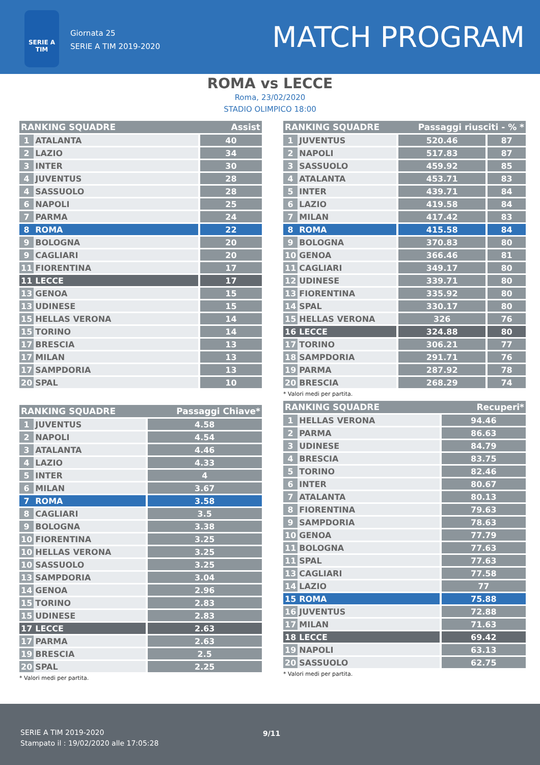SERIE A
TIM
Giornata 25
SERIE A TIM 2019-2020
MATCH PROGRAM
ROMA vs LECCE
Roma, 23/02/2020
STADIO OLIMPICO 18:00
| RANKING SQUADRE | | Assist |
| --- | --- | --- |
| 1 | ATALANTA | 40 |
| 2 | LAZIO | 34 |
| 3 | INTER | 30 |
| 4 | JUVENTUS | 28 |
| 4 | SASSUOLO | 28 |
| 6 | NAPOLI | 25 |
| 7 | PARMA | 24 |
| 8 | ROMA | 22 |
| 9 | BOLOGNA | 20 |
| 9 | CAGLIARI | 20 |
| 11 | FIORENTINA | 17 |
| 11 | LECCE | 17 |
| 13 | GENOA | 15 |
| 13 | UDINESE | 15 |
| 15 | HELLAS VERONA | 14 |
| 15 | TORINO | 14 |
| 17 | BRESCIA | 13 |
| 17 | MILAN | 13 |
| 17 | SAMPDORIA | 13 |
| 20 | SPAL | 10 |
| RANKING SQUADRE | | Passaggi riusciti - % * | |
| --- | --- | --- | --- |
| 1 | JUVENTUS | 520.46 | 87 |
| 2 | NAPOLI | 517.83 | 87 |
| 3 | SASSUOLO | 459.92 | 85 |
| 4 | ATALANTA | 453.71 | 83 |
| 5 | INTER | 439.71 | 84 |
| 6 | LAZIO | 419.58 | 84 |
| 7 | MILAN | 417.42 | 83 |
| 8 | ROMA | 415.58 | 84 |
| 9 | BOLOGNA | 370.83 | 80 |
| 10 | GENOA | 366.46 | 81 |
| 11 | CAGLIARI | 349.17 | 80 |
| 12 | UDINESE | 339.71 | 80 |
| 13 | FIORENTINA | 335.92 | 80 |
| 14 | SPAL | 330.17 | 80 |
| 15 | HELLAS VERONA | 326 | 76 |
| 16 | LECCE | 324.88 | 80 |
| 17 | TORINO | 306.21 | 77 |
| 18 | SAMPDORIA | 291.71 | 76 |
| 19 | PARMA | 287.92 | 78 |
| 20 | BRESCIA | 268.29 | 74 |
* Valori medi per partita.
| RANKING SQUADRE | | Passaggi Chiave* |
| --- | --- | --- |
| 1 | JUVENTUS | 4.58 |
| 2 | NAPOLI | 4.54 |
| 3 | ATALANTA | 4.46 |
| 4 | LAZIO | 4.33 |
| 5 | INTER | 4 |
| 6 | MILAN | 3.67 |
| 7 | ROMA | 3.58 |
| 8 | CAGLIARI | 3.5 |
| 9 | BOLOGNA | 3.38 |
| 10 | FIORENTINA | 3.25 |
| 10 | HELLAS VERONA | 3.25 |
| 10 | SASSUOLO | 3.25 |
| 13 | SAMPDORIA | 3.04 |
| 14 | GENOA | 2.96 |
| 15 | TORINO | 2.83 |
| 15 | UDINESE | 2.83 |
| 17 | LECCE | 2.63 |
| 17 | PARMA | 2.63 |
| 19 | BRESCIA | 2.5 |
| 20 | SPAL | 2.25 |
* Valori medi per partita.
| RANKING SQUADRE | | Recuperi* |
| --- | --- | --- |
| 1 | HELLAS VERONA | 94.46 |
| 2 | PARMA | 86.63 |
| 3 | UDINESE | 84.79 |
| 4 | BRESCIA | 83.75 |
| 5 | TORINO | 82.46 |
| 6 | INTER | 80.67 |
| 7 | ATALANTA | 80.13 |
| 8 | FIORENTINA | 79.63 |
| 9 | SAMPDORIA | 78.63 |
| 10 | GENOA | 77.79 |
| 11 | BOLOGNA | 77.63 |
| 11 | SPAL | 77.63 |
| 13 | CAGLIARI | 77.58 |
| 14 | LAZIO | 77 |
| 15 | ROMA | 75.88 |
| 16 | JUVENTUS | 72.88 |
| 17 | MILAN | 71.63 |
| 18 | LECCE | 69.42 |
| 19 | NAPOLI | 63.13 |
| 20 | SASSUOLO | 62.75 |
* Valori medi per partita.
SERIE A TIM 2019-2020
Stampato il : 19/02/2020 alle 17:05:28
9/11